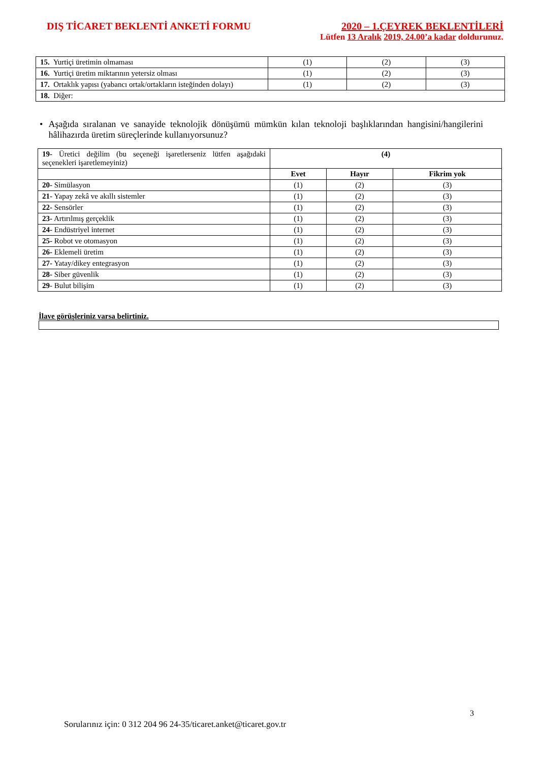DIŞ TİCARET BEKLENTİ ANKETİ FORMU
2020 – 1.ÇEYREK BEKLENTİLERİ
Lütfen 13 Aralık 2019, 24.00’a kadar doldurunuz.
| 15. Yurtiçi üretimin olmaması | (1) | (2) | (3) |
| 16. Yurtiçi üretim miktarının yetersiz olması | (1) | (2) | (3) |
| 17. Ortaklık yapısı (yabancı ortak/ortakların isteğinden dolayı) | (1) | (2) | (3) |
| 18. Diğer: | | | |
• Aşağıda sıralanan ve sanayide teknolojik dönüşümü mümkün kılan teknoloji başlıklarından hangisini/hangilerini hâlihazırda üretim süreçlerinde kullanıyorsunuz?
| 19- Üretici değilim (bu seçeneği işaretlerseniz lütfen aşağıdaki seçenekleri işaretlemeyiniz) | (4) | | |
| | Evet | Hayır | Fikrim yok |
| 20- Simülasyon | (1) | (2) | (3) |
| 21- Yapay zekâ ve akıllı sistemler | (1) | (2) | (3) |
| 22- Sensörler | (1) | (2) | (3) |
| 23- Artırılmış gerçeklik | (1) | (2) | (3) |
| 24- Endüstriyel internet | (1) | (2) | (3) |
| 25- Robot ve otomasyon | (1) | (2) | (3) |
| 26- Eklemeli üretim | (1) | (2) | (3) |
| 27- Yatay/dikey entegrasyon | (1) | (2) | (3) |
| 28- Siber güvenlik | (1) | (2) | (3) |
| 29 - Bulut bilişim | (1) | (2) | (3) |
İlave görüşleriniz varsa belirtiniz.
3
Sorularınız için: 0 312 204 96 24-35/ticaret.anket@ticaret.gov.tr